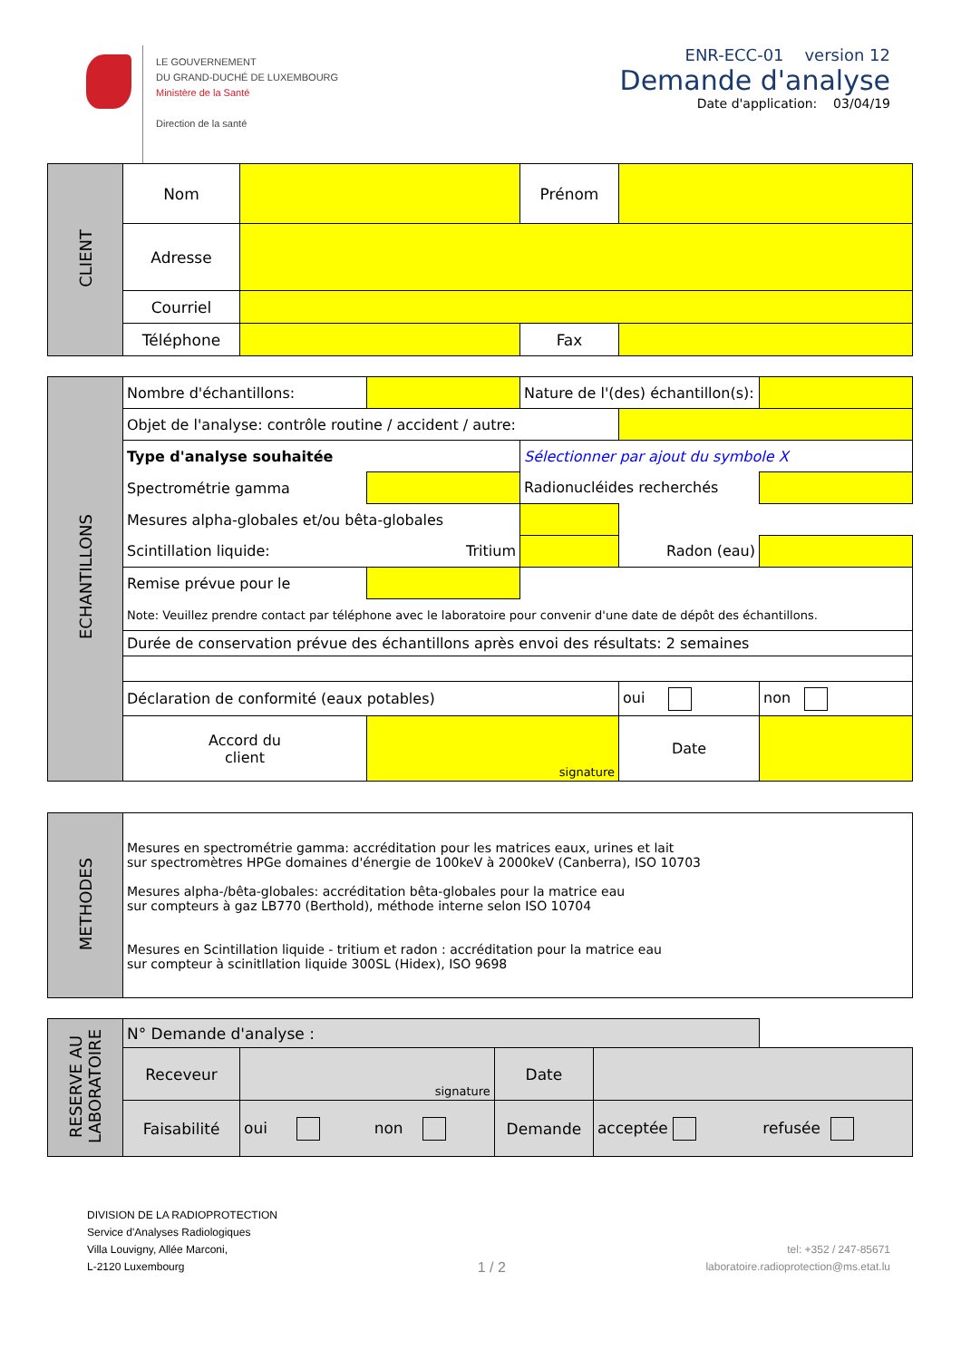LE GOUVERNEMENT
DU GRAND-DUCHÉ DE LUXEMBOURG
Ministère de la Santé
Direction de la santé
ENR-ECC-01 version 12
Demande d'analyse
Date d'application: 03/04/19
| CLIENT | Nom | | Prénom | |
| | Adresse | | | |
| | Courriel | | | |
| | Téléphone | | Fax | |
| ECHANTILLONS | Nombre d'échantillons: | | Nature de l'(des) échantillon(s): | | |
| | Objet de l'analyse: contrôle routine / accident / autre: | | | | |
| | Type d'analyse souhaitée | | Sélectionner par ajout du symbole X | | |
| | Spectrométrie gamma | | Radionucléides recherchés | | |
| | Mesures alpha-globales et/ou bêta-globales | | | | |
| | Scintillation liquide: | Tritium | | Radon (eau) | |
| | Remise prévue pour le | | | | |
| | Note: Veuillez prendre contact par téléphone avec le laboratoire pour convenir d'une date de dépôt des échantillons. | | | | |
| | Durée de conservation prévue des échantillons après envoi des résultats: 2 semaines | | | | |
| | Déclaration de conformité (eaux potables) | | | oui | non |
| | Accord du client | signature | | Date | |
| METHODES | Mesures en spectrométrie gamma: accréditation pour les matrices eaux, urines et lait sur spectromètres HPGe domaines d'énergie de 100keV à 2000keV (Canberra), ISO 10703 Mesures alpha-/bêta-globales: accréditation bêta-globales pour la matrice eau sur compteurs à gaz LB770 (Berthold), méthode interne selon ISO 10704 Mesures en Scintillation liquide - tritium et radon : accréditation pour la matrice eau sur compteur à scinitllation liquide 300SL (Hidex), ISO 9698 |
| RESERVE AU LABORATOIRE | N° Demande d'analyse : | | | | | |
| | Receveur | signature | | Date | | |
| | Faisabilité | oui | non | Demande | acceptée | refusée |
DIVISION DE LA RADIOPROTECTION
Service d'Analyses Radiologiques
Villa Louvigny, Allée Marconi,
L-2120 Luxembourg
1 / 2
tel: +352 / 247-85671
laboratoire.radioprotection@ms.etat.lu